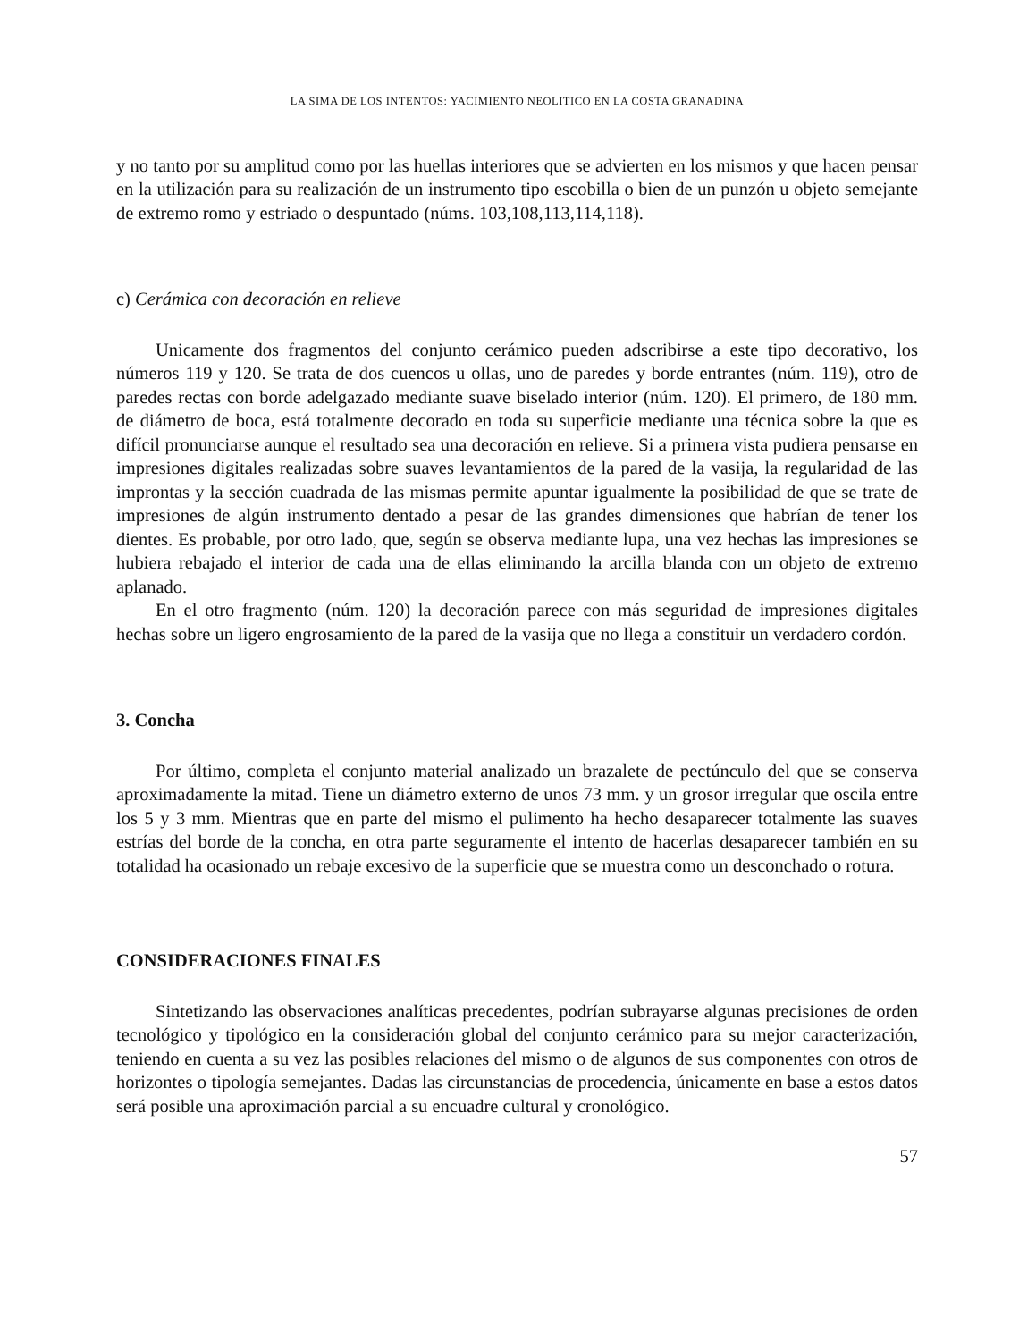LA SIMA DE LOS INTENTOS: YACIMIENTO NEOLITICO EN LA COSTA GRANADINA
y no tanto por su amplitud como por las huellas interiores que se advierten en los mismos y que hacen pensar en la utilización para su realización de un instrumento tipo escobilla o bien de un punzón u objeto semejante de extremo romo y estriado o despuntado (núms. 103,108,113,114,118).
c) Cerámica con decoración en relieve
Unicamente dos fragmentos del conjunto cerámico pueden adscribirse a este tipo decorativo, los números 119 y 120. Se trata de dos cuencos u ollas, uno de paredes y borde entrantes (núm. 119), otro de paredes rectas con borde adelgazado mediante suave biselado interior (núm. 120). El primero, de 180 mm. de diámetro de boca, está totalmente decorado en toda su superficie mediante una técnica sobre la que es difícil pronunciarse aunque el resultado sea una decoración en relieve. Si a primera vista pudiera pensarse en impresiones digitales realizadas sobre suaves levantamientos de la pared de la vasija, la regularidad de las improntas y la sección cuadrada de las mismas permite apuntar igualmente la posibilidad de que se trate de impresiones de algún instrumento dentado a pesar de las grandes dimensiones que habrían de tener los dientes. Es probable, por otro lado, que, según se observa mediante lupa, una vez hechas las impresiones se hubiera rebajado el interior de cada una de ellas eliminando la arcilla blanda con un objeto de extremo aplanado.
En el otro fragmento (núm. 120) la decoración parece con más seguridad de impresiones digitales hechas sobre un ligero engrosamiento de la pared de la vasija que no llega a constituir un verdadero cordón.
3. Concha
Por último, completa el conjunto material analizado un brazalete de pectúnculo del que se conserva aproximadamente la mitad. Tiene un diámetro externo de unos 73 mm. y un grosor irregular que oscila entre los 5 y 3 mm. Mientras que en parte del mismo el pulimento ha hecho desaparecer totalmente las suaves estrías del borde de la concha, en otra parte seguramente el intento de hacerlas desaparecer también en su totalidad ha ocasionado un rebaje excesivo de la superficie que se muestra como un desconchado o rotura.
CONSIDERACIONES FINALES
Sintetizando las observaciones analíticas precedentes, podrían subrayarse algunas precisiones de orden tecnológico y tipológico en la consideración global del conjunto cerámico para su mejor caracterización, teniendo en cuenta a su vez las posibles relaciones del mismo o de algunos de sus componentes con otros de horizontes o tipología semejantes. Dadas las circunstancias de procedencia, únicamente en base a estos datos será posible una aproximación parcial a su encuadre cultural y cronológico.
57